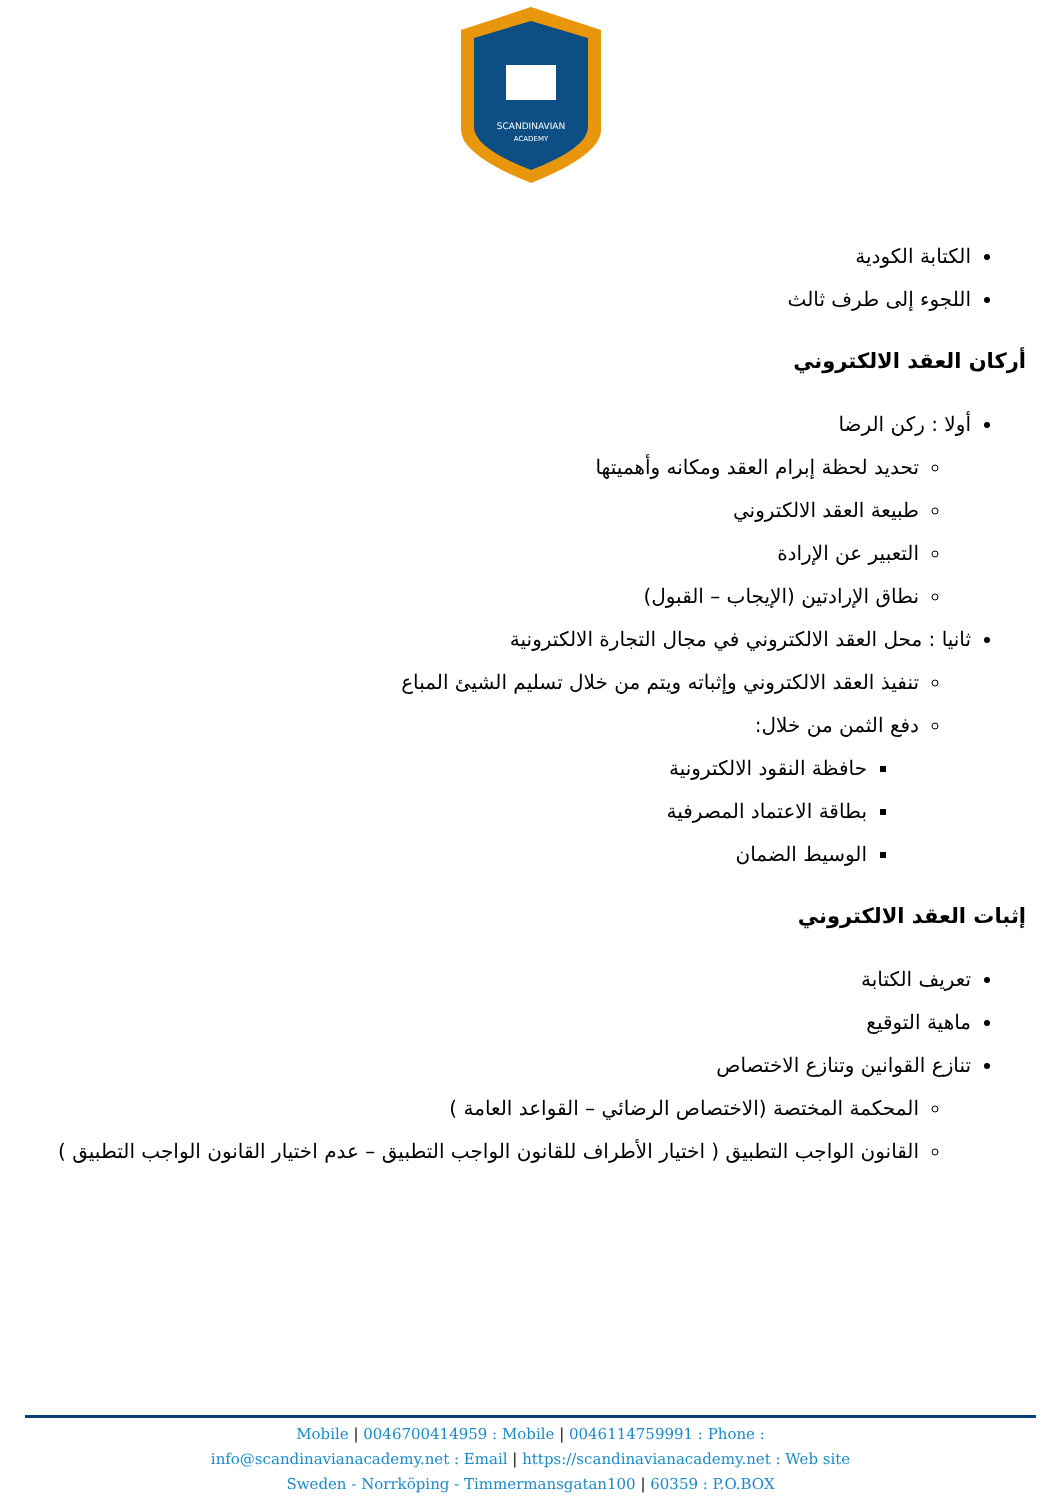SCANDINAVIAN
ACADEMY
الكتابة الكودية
اللجوء إلى طرف ثالث
أركان العقد الالكتروني
أولا : ركن الرضا
تحديد لحظة إبرام العقد ومكانه وأهميتها
طبيعة العقد الالكتروني
التعبير عن الإرادة
نطاق الإرادتين (الإيجاب – القبول)
ثانيا : محل العقد الالكتروني في مجال التجارة الالكترونية
تنفيذ العقد الالكتروني وإثباته ويتم من خلال تسليم الشيئ المباع
دفع الثمن من خلال:
حافظة النقود الالكترونية
بطاقة الاعتماد المصرفية
الوسيط الضمان
إثبات العقد الالكتروني
تعريف الكتابة
ماهية التوقيع
تنازع القوانين وتنازع الاختصاص
المحكمة المختصة (الاختصاص الرضائي – القواعد العامة )
القانون الواجب التطبيق ( اختيار الأطراف للقانون الواجب التطبيق – عدم اختيار القانون الواجب التطبيق )
Mobile | 0046700414959 : Mobile | 0046114759991 : Phone :
info@scandinavianacademy.net : Email | https://scandinavianacademy.net : Web site
Sweden - Norrköping - Timmermansgatan100 | 60359 : P.O.BOX